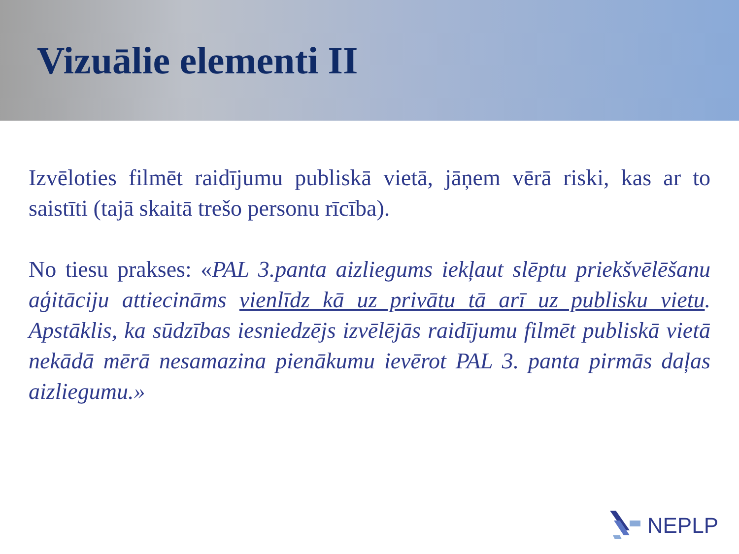Vizuālie elementi II
Izvēloties filmēt raidījumu publiskā vietā, jāņem vērā riski, kas ar to saistīti (tajā skaitā trešo personu rīcība).
No tiesu prakses: «PAL 3.panta aizliegums iekļaut slēptu priekšvēlēšanu aģitāciju attiecināms vienlīdz kā uz privātu tā arī uz publisku vietu. Apstāklis, ka sūdzības iesniedzējs izvēlējās raidījumu filmēt publiskā vietā nekādā mērā nesamazina pienākumu ievērot PAL 3. panta pirmās daļas aizliegumu.»
NEPLP